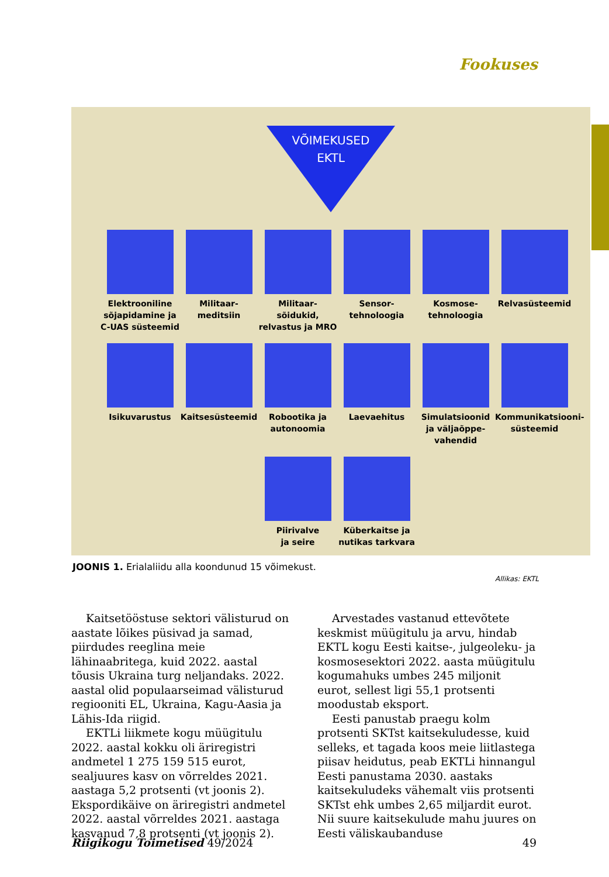Fookuses
VÕIMEKUSED
EKTL
Elektrooniline sõjapidamine ja C-UAS süsteemid
Militaar-
meditsiin
Militaar-
sõidukid, relvastus ja MRO
Sensor-
tehnoloogia
Kosmose-
tehnoloogia
Relvasüsteemid
Isikuvarustus
Kaitsesüsteemid
Robootika ja autonoomia
Laevaehitus
Simulatsioonid ja väljaõppe-
vahendid
Kommunikatsiooni-
süsteemid
Piirivalve
ja seire
Küberkaitse ja nutikas tarkvara
JOONIS 1. Erialaliidu alla koondunud 15 võimekust.
Allikas: EKTL
Kaitsetööstuse sektori välisturud on aastate lõikes püsivad ja samad, piirdudes reeglina meie lähinaabritega, kuid 2022. aastal tõusis Ukraina turg neljandaks. 2022. aastal olid populaarseimad välisturud regiooniti EL, Ukraina, Kagu-Aasia ja Lähis-Ida riigid.
EKTLi liikmete kogu müügitulu 2022. aastal kokku oli äriregistri andmetel 1 275 159 515 eurot, sealjuures kasv on võrreldes 2021. aastaga 5,2 protsenti (vt joonis 2). Ekspordikäive on äriregistri andmetel 2022. aastal võrreldes 2021. aastaga kasvanud 7,8 protsenti (vt joonis 2).
Arvestades vastanud ettevõtete keskmist müügitulu ja arvu, hindab EKTL kogu Eesti kaitse-, julgeoleku- ja kosmosesektori 2022. aasta müügitulu kogumahuks umbes 245 miljonit eurot, sellest ligi 55,1 protsenti moodustab eksport.
Eesti panustab praegu kolm protsenti SKTst kaitsekuludesse, kuid selleks, et tagada koos meie liitlastega piisav heidutus, peab EKTLi hinnangul Eesti panustama 2030. aastaks kaitsekuludeks vähemalt viis protsenti SKTst ehk umbes 2,65 miljardit eurot. Nii suure kaitsekulude mahu juures on Eesti väliskaubanduse
Riigikogu Toimetised 49/2024 49